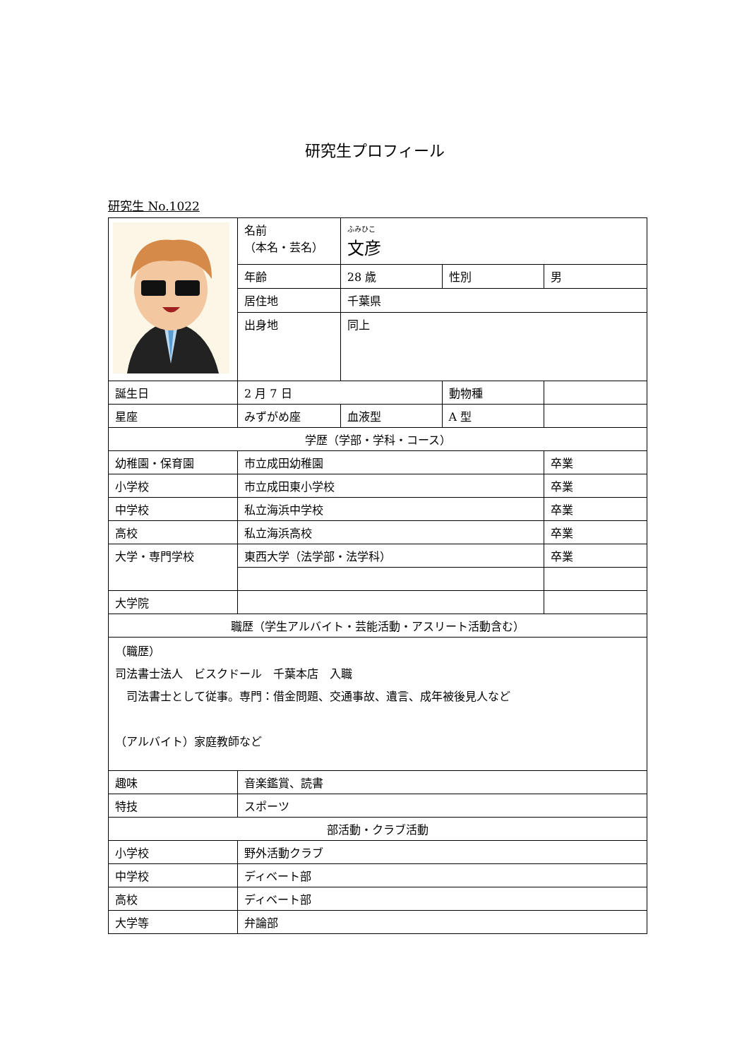研究生プロフィール
研究生 No.1022
| | 名前 （本名・芸名） | ふみひこ 文彦 | | |
| | 年齢 | 28 歳 | 性別 | 男 |
| | 居住地 | 千葉県 | | |
| | 出身地 | 同上 | | |
| 誕生日 | 2 月 7 日 | | 動物種 | |
| 星座 | みずがめ座 | 血液型 | A 型 | |
| 学歴（学部・学科・コース） | | | | |
| 幼稚園・保育園 | 市立成田幼稚園 | | | 卒業 |
| 小学校 | 市立成田東小学校 | | | 卒業 |
| 中学校 | 私立海浜中学校 | | | 卒業 |
| 高校 | 私立海浜高校 | | | 卒業 |
| 大学・専門学校 | 東西大学（法学部・法学科） | | | 卒業 |
| 大学院 | | | | |
| 職歴（学生アルバイト・芸能活動・アスリート活動含む） | | | | |
| （職歴） 司法書士法人 ビスクドール 千葉本店 入職 司法書士として従事。専門：借金問題、交通事故、遺言、成年被後見人など （アルバイト）家庭教師など | | | | |
| 趣味 | 音楽鑑賞、読書 | | | |
| 特技 | スポーツ | | | |
| 部活動・クラブ活動 | | | | |
| 小学校 | 野外活動クラブ | | | |
| 中学校 | ディベート部 | | | |
| 高校 | ディベート部 | | | |
| 大学等 | 弁論部 | | | |